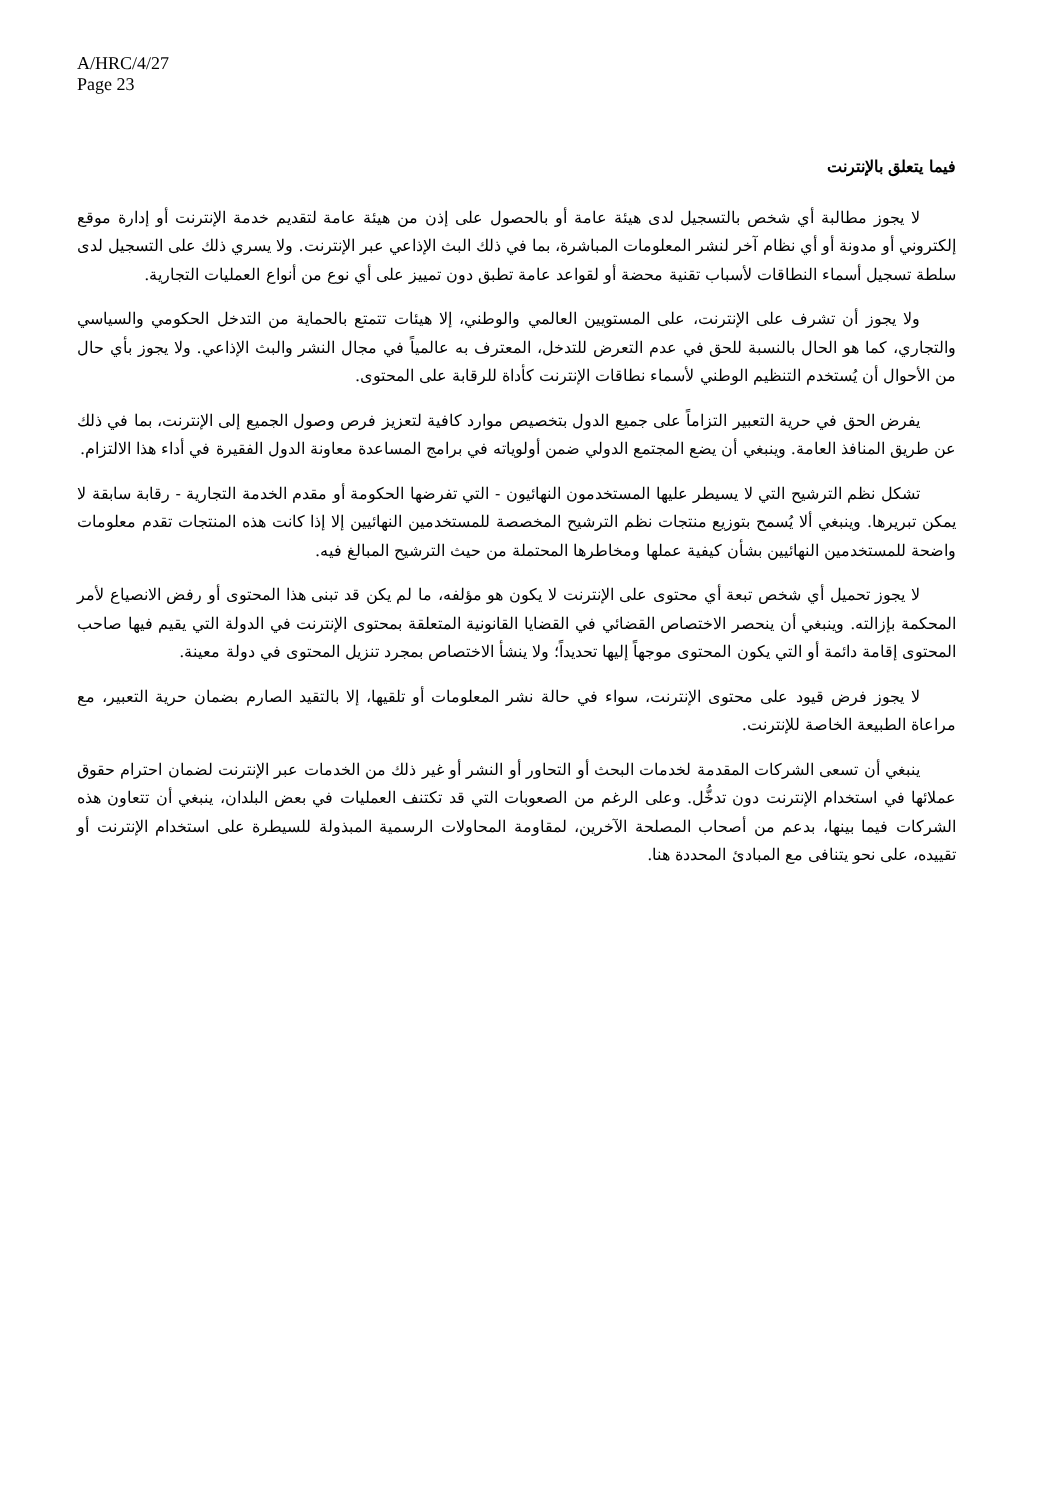A/HRC/4/27
Page 23
فيما يتعلق بالإنترنت
لا يجوز مطالبة أي شخص بالتسجيل لدى هيئة عامة أو بالحصول على إذن من هيئة عامة لتقديم خدمة الإنترنت أو إدارة موقع إلكتروني أو مدونة أو أي نظام آخر لنشر المعلومات المباشرة، بما في ذلك البث الإذاعي عبر الإنترنت. ولا يسري ذلك على التسجيل لدى سلطة تسجيل أسماء النطاقات لأسباب تقنية محضة أو لقواعد عامة تطبق دون تمييز على أي نوع من أنواع العمليات التجارية.
ولا يجوز أن تشرف على الإنترنت، على المستويين العالمي والوطني، إلا هيئات تتمتع بالحماية من التدخل الحكومي والسياسي والتجاري، كما هو الحال بالنسبة للحق في عدم التعرض للتدخل، المعترف به عالمياً في مجال النشر والبث الإذاعي. ولا يجوز بأي حال من الأحوال أن يُستخدم التنظيم الوطني لأسماء نطاقات الإنترنت كأداة للرقابة على المحتوى.
يفرض الحق في حرية التعبير التزاماً على جميع الدول بتخصيص موارد كافية لتعزيز فرص وصول الجميع إلى الإنترنت، بما في ذلك عن طريق المنافذ العامة. وينبغي أن يضع المجتمع الدولي ضمن أولوياته في برامج المساعدة معاونة الدول الفقيرة في أداء هذا الالتزام.
تشكل نظم الترشيح التي لا يسيطر عليها المستخدمون النهائيون - التي تفرضها الحكومة أو مقدم الخدمة التجارية - رقابة سابقة لا يمكن تبريرها. وينبغي ألا يُسمح بتوزيع منتجات نظم الترشيح المخصصة للمستخدمين النهائيين إلا إذا كانت هذه المنتجات تقدم معلومات واضحة للمستخدمين النهائيين بشأن كيفية عملها ومخاطرها المحتملة من حيث الترشيح المبالغ فيه.
لا يجوز تحميل أي شخص تبعة أي محتوى على الإنترنت لا يكون هو مؤلفه، ما لم يكن قد تبنى هذا المحتوى أو رفض الانصياع لأمر المحكمة بإزالته. وينبغي أن ينحصر الاختصاص القضائي في القضايا القانونية المتعلقة بمحتوى الإنترنت في الدولة التي يقيم فيها صاحب المحتوى إقامة دائمة أو التي يكون المحتوى موجهاً إليها تحديداً؛ ولا ينشأ الاختصاص بمجرد تنزيل المحتوى في دولة معينة.
لا يجوز فرض قيود على محتوى الإنترنت، سواء في حالة نشر المعلومات أو تلقيها، إلا بالتقيد الصارم بضمان حرية التعبير، مع مراعاة الطبيعة الخاصة للإنترنت.
ينبغي أن تسعى الشركات المقدمة لخدمات البحث أو التحاور أو النشر أو غير ذلك من الخدمات عبر الإنترنت لضمان احترام حقوق عملائها في استخدام الإنترنت دون تدخُّل. وعلى الرغم من الصعوبات التي قد تكتنف العمليات في بعض البلدان، ينبغي أن تتعاون هذه الشركات فيما بينها، بدعم من أصحاب المصلحة الآخرين، لمقاومة المحاولات الرسمية المبذولة للسيطرة على استخدام الإنترنت أو تقييده، على نحو يتنافى مع المبادئ المحددة هنا.